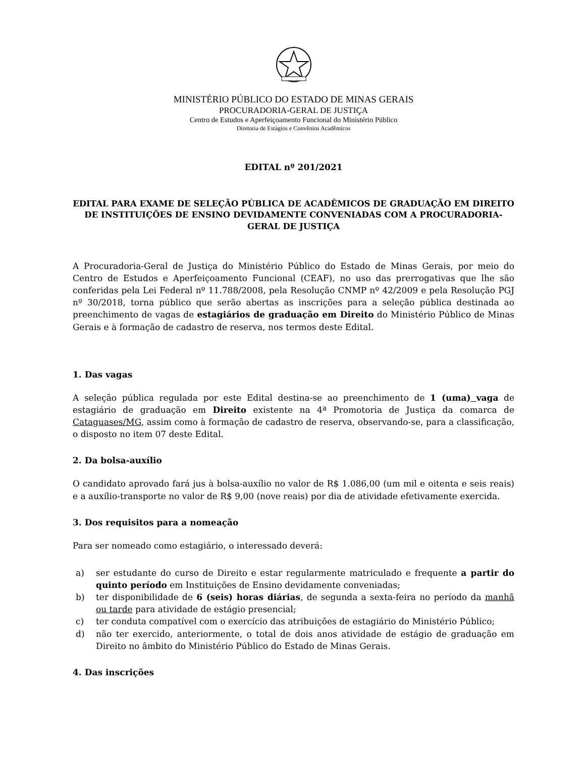MINISTÉRIO PÚBLICO DO ESTADO DE MINAS GERAIS
PROCURADORIA-GERAL DE JUSTIÇA
Centro de Estudos e Aperfeiçoamento Funcional do Ministério Público
Diretoria de Estágios e Convênios Acadêmicos
EDITAL nº 201/2021
EDITAL PARA EXAME DE SELEÇÃO PÚBLICA DE ACADÊMICOS DE GRADUAÇÃO EM DIREITO DE INSTITUIÇÕES DE ENSINO DEVIDAMENTE CONVENIADAS COM A PROCURADORIA-GERAL DE JUSTIÇA
A Procuradoria-Geral de Justiça do Ministério Público do Estado de Minas Gerais, por meio do Centro de Estudos e Aperfeiçoamento Funcional (CEAF), no uso das prerrogativas que lhe são conferidas pela Lei Federal nº 11.788/2008, pela Resolução CNMP nº 42/2009 e pela Resolução PGJ nº 30/2018, torna público que serão abertas as inscrições para a seleção pública destinada ao preenchimento de vagas de estagiários de graduação em Direito do Ministério Público de Minas Gerais e à formação de cadastro de reserva, nos termos deste Edital.
1. Das vagas
A seleção pública regulada por este Edital destina-se ao preenchimento de 1 (uma) vaga de estagiário de graduação em Direito existente na 4ª Promotoria de Justiça da comarca de Cataguases/MG, assim como à formação de cadastro de reserva, observando-se, para a classificação, o disposto no item 07 deste Edital.
2. Da bolsa-auxílio
O candidato aprovado fará jus à bolsa-auxílio no valor de R$ 1.086,00 (um mil e oitenta e seis reais) e a auxílio-transporte no valor de R$ 9,00 (nove reais) por dia de atividade efetivamente exercida.
3. Dos requisitos para a nomeação
Para ser nomeado como estagiário, o interessado deverá:
a) ser estudante do curso de Direito e estar regularmente matriculado e frequente a partir do quinto período em Instituições de Ensino devidamente conveniadas;
b) ter disponibilidade de 6 (seis) horas diárias, de segunda a sexta-feira no período da manhã ou tarde para atividade de estágio presencial;
c) ter conduta compatível com o exercício das atribuições de estagiário do Ministério Público;
d) não ter exercido, anteriormente, o total de dois anos atividade de estágio de graduação em Direito no âmbito do Ministério Público do Estado de Minas Gerais.
4. Das inscrições